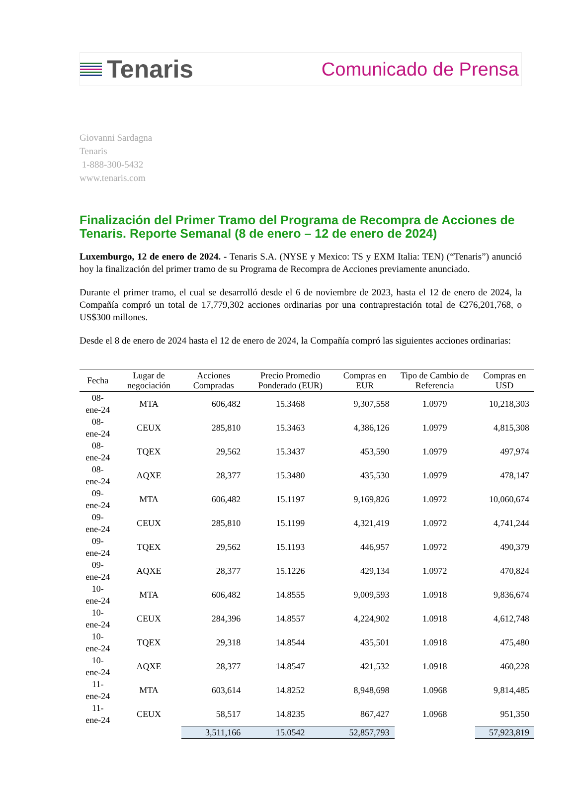Tenaris
Comunicado de Prensa
Giovanni Sardagna
Tenaris
1-888-300-5432
www.tenaris.com
Finalización del Primer Tramo del Programa de Recompra de Acciones de Tenaris. Reporte Semanal (8 de enero – 12 de enero de 2024)
Luxemburgo, 12 de enero de 2024. - Tenaris S.A. (NYSE y Mexico: TS y EXM Italia: TEN) (“Tenaris”) anunció hoy la finalización del primer tramo de su Programa de Recompra de Acciones previamente anunciado.
Durante el primer tramo, el cual se desarrolló desde el 6 de noviembre de 2023, hasta el 12 de enero de 2024, la Compañía compró un total de 17,779,302 acciones ordinarias por una contraprestación total de €276,201,768, o US$300 millones.
Desde el 8 de enero de 2024 hasta el 12 de enero de 2024, la Compañía compró las siguientes acciones ordinarias:
| Fecha | Lugar de negociación | Acciones Compradas | Precio Promedio Ponderado (EUR) | Compras en EUR | Tipo de Cambio de Referencia | Compras en USD |
| --- | --- | --- | --- | --- | --- | --- |
| 08-ene-24 | MTA | 606,482 | 15.3468 | 9,307,558 | 1.0979 | 10,218,303 |
| 08-ene-24 | CEUX | 285,810 | 15.3463 | 4,386,126 | 1.0979 | 4,815,308 |
| 08-ene-24 | TQEX | 29,562 | 15.3437 | 453,590 | 1.0979 | 497,974 |
| 08-ene-24 | AQXE | 28,377 | 15.3480 | 435,530 | 1.0979 | 478,147 |
| 09-ene-24 | MTA | 606,482 | 15.1197 | 9,169,826 | 1.0972 | 10,060,674 |
| 09-ene-24 | CEUX | 285,810 | 15.1199 | 4,321,419 | 1.0972 | 4,741,244 |
| 09-ene-24 | TQEX | 29,562 | 15.1193 | 446,957 | 1.0972 | 490,379 |
| 09-ene-24 | AQXE | 28,377 | 15.1226 | 429,134 | 1.0972 | 470,824 |
| 10-ene-24 | MTA | 606,482 | 14.8555 | 9,009,593 | 1.0918 | 9,836,674 |
| 10-ene-24 | CEUX | 284,396 | 14.8557 | 4,224,902 | 1.0918 | 4,612,748 |
| 10-ene-24 | TQEX | 29,318 | 14.8544 | 435,501 | 1.0918 | 475,480 |
| 10-ene-24 | AQXE | 28,377 | 14.8547 | 421,532 | 1.0918 | 460,228 |
| 11-ene-24 | MTA | 603,614 | 14.8252 | 8,948,698 | 1.0968 | 9,814,485 |
| 11-ene-24 | CEUX | 58,517 | 14.8235 | 867,427 | 1.0968 | 951,350 |
| | | 3,511,166 | 15.0542 | 52,857,793 | | 57,923,819 |